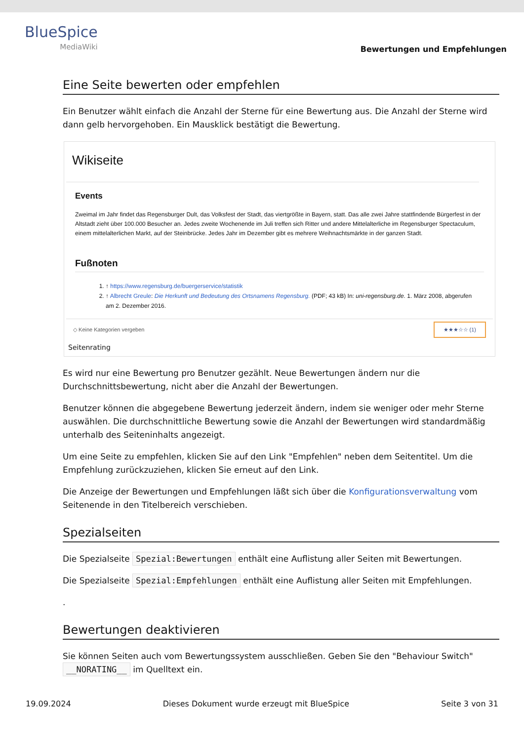BlueSpice
MediaWiki
Bewertungen und Empfehlungen
Eine Seite bewerten oder empfehlen
Ein Benutzer wählt einfach die Anzahl der Sterne für eine Bewertung aus. Die Anzahl der Sterne wird dann gelb hervorgehoben. Ein Mausklick bestätigt die Bewertung.
Wikiseite
Events
Zweimal im Jahr findet das Regensburger Dult, das Volksfest der Stadt, das viertgrößte in Bayern, statt. Das alle zwei Jahre stattfindende Bürgerfest in der Altstadt zieht über 100.000 Besucher an. Jedes zweite Wochenende im Juli treffen sich Ritter und andere Mittelalterliche im Regensburger Spectaculum, einem mittelalterlichen Markt, auf der Steinbrücke. Jedes Jahr im Dezember gibt es mehrere Weihnachtsmärkte in der ganzen Stadt.
Fußnoten
1. ↑ https://www.regensburg.de/buergerservice/statistik
2. ↑ Albrecht Greule: Die Herkunft und Bedeutung des Ortsnamens Regensburg. (PDF; 43 kB) In: uni-regensburg.de. 1. März 2008, abgerufen am 2. Dezember 2016.
◇ Keine Kategorien vergeben ★★★☆☆ (1)
Seitenrating
Es wird nur eine Bewertung pro Benutzer gezählt. Neue Bewertungen ändern nur die Durchschnittsbewertung, nicht aber die Anzahl der Bewertungen.
Benutzer können die abgegebene Bewertung jederzeit ändern, indem sie weniger oder mehr Sterne auswählen. Die durchschnittliche Bewertung sowie die Anzahl der Bewertungen wird standardmäßig unterhalb des Seiteninhalts angezeigt.
Um eine Seite zu empfehlen, klicken Sie auf den Link "Empfehlen" neben dem Seitentitel. Um die Empfehlung zurückzuziehen, klicken Sie erneut auf den Link.
Die Anzeige der Bewertungen und Empfehlungen läßt sich über die Konfigurationsverwaltung vom Seitenende in den Titelbereich verschieben.
Spezialseiten
Die Spezialseite Spezial:Bewertungen enthält eine Auflistung aller Seiten mit Bewertungen.
Die Spezialseite Spezial:Empfehlungen enthält eine Auflistung aller Seiten mit Empfehlungen.
.
Bewertungen deaktivieren
Sie können Seiten auch vom Bewertungssystem ausschließen. Geben Sie den "Behaviour Switch" __NORATING__ im Quelltext ein.
19.09.2024 Dieses Dokument wurde erzeugt mit BlueSpice Seite 3 von 31